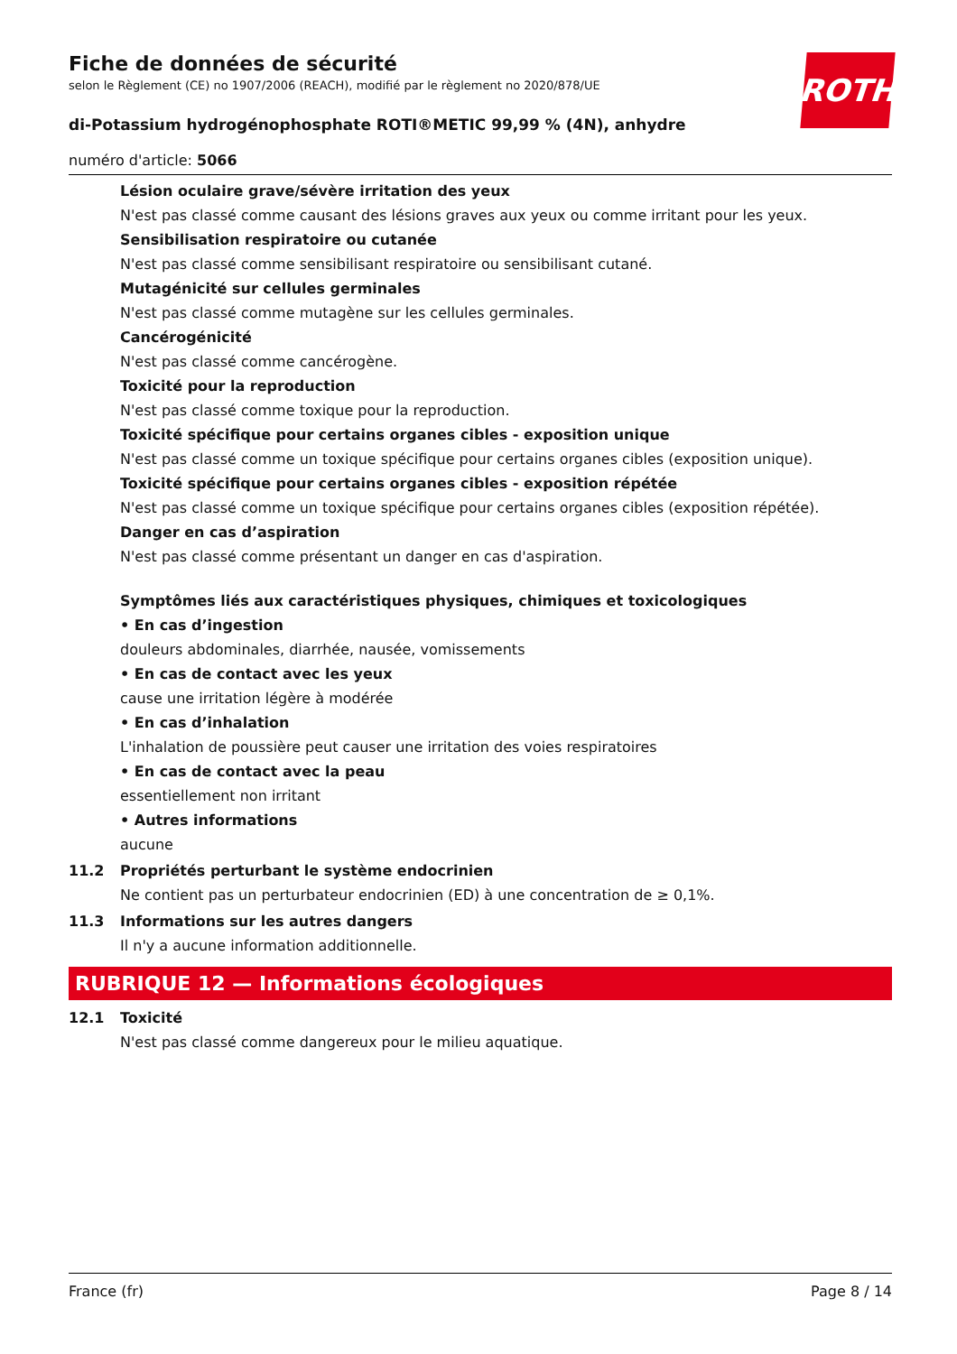ROTH
Fiche de données de sécurité
selon le Règlement (CE) no 1907/2006 (REACH), modifié par le règlement no 2020/878/UE
di-Potassium hydrogénophosphate ROTI®METIC 99,99 % (4N), anhydre
numéro d'article: 5066
Lésion oculaire grave/sévère irritation des yeux
N'est pas classé comme causant des lésions graves aux yeux ou comme irritant pour les yeux.
Sensibilisation respiratoire ou cutanée
N'est pas classé comme sensibilisant respiratoire ou sensibilisant cutané.
Mutagénicité sur cellules germinales
N'est pas classé comme mutagène sur les cellules germinales.
Cancérogénicité
N'est pas classé comme cancérogène.
Toxicité pour la reproduction
N'est pas classé comme toxique pour la reproduction.
Toxicité spécifique pour certains organes cibles - exposition unique
N'est pas classé comme un toxique spécifique pour certains organes cibles (exposition unique).
Toxicité spécifique pour certains organes cibles - exposition répétée
N'est pas classé comme un toxique spécifique pour certains organes cibles (exposition répétée).
Danger en cas d’aspiration
N'est pas classé comme présentant un danger en cas d'aspiration.
Symptômes liés aux caractéristiques physiques, chimiques et toxicologiques
• En cas d’ingestion
douleurs abdominales, diarrhée, nausée, vomissements
• En cas de contact avec les yeux
cause une irritation légère à modérée
• En cas d’inhalation
L'inhalation de poussière peut causer une irritation des voies respiratoires
• En cas de contact avec la peau
essentiellement non irritant
• Autres informations
aucune
11.2 Propriétés perturbant le système endocrinien
Ne contient pas un perturbateur endocrinien (ED) à une concentration de ≥ 0,1%.
11.3 Informations sur les autres dangers
Il n'y a aucune information additionnelle.
RUBRIQUE 12 — Informations écologiques
12.1 Toxicité
N'est pas classé comme dangereux pour le milieu aquatique.
France (fr) Page 8 / 14